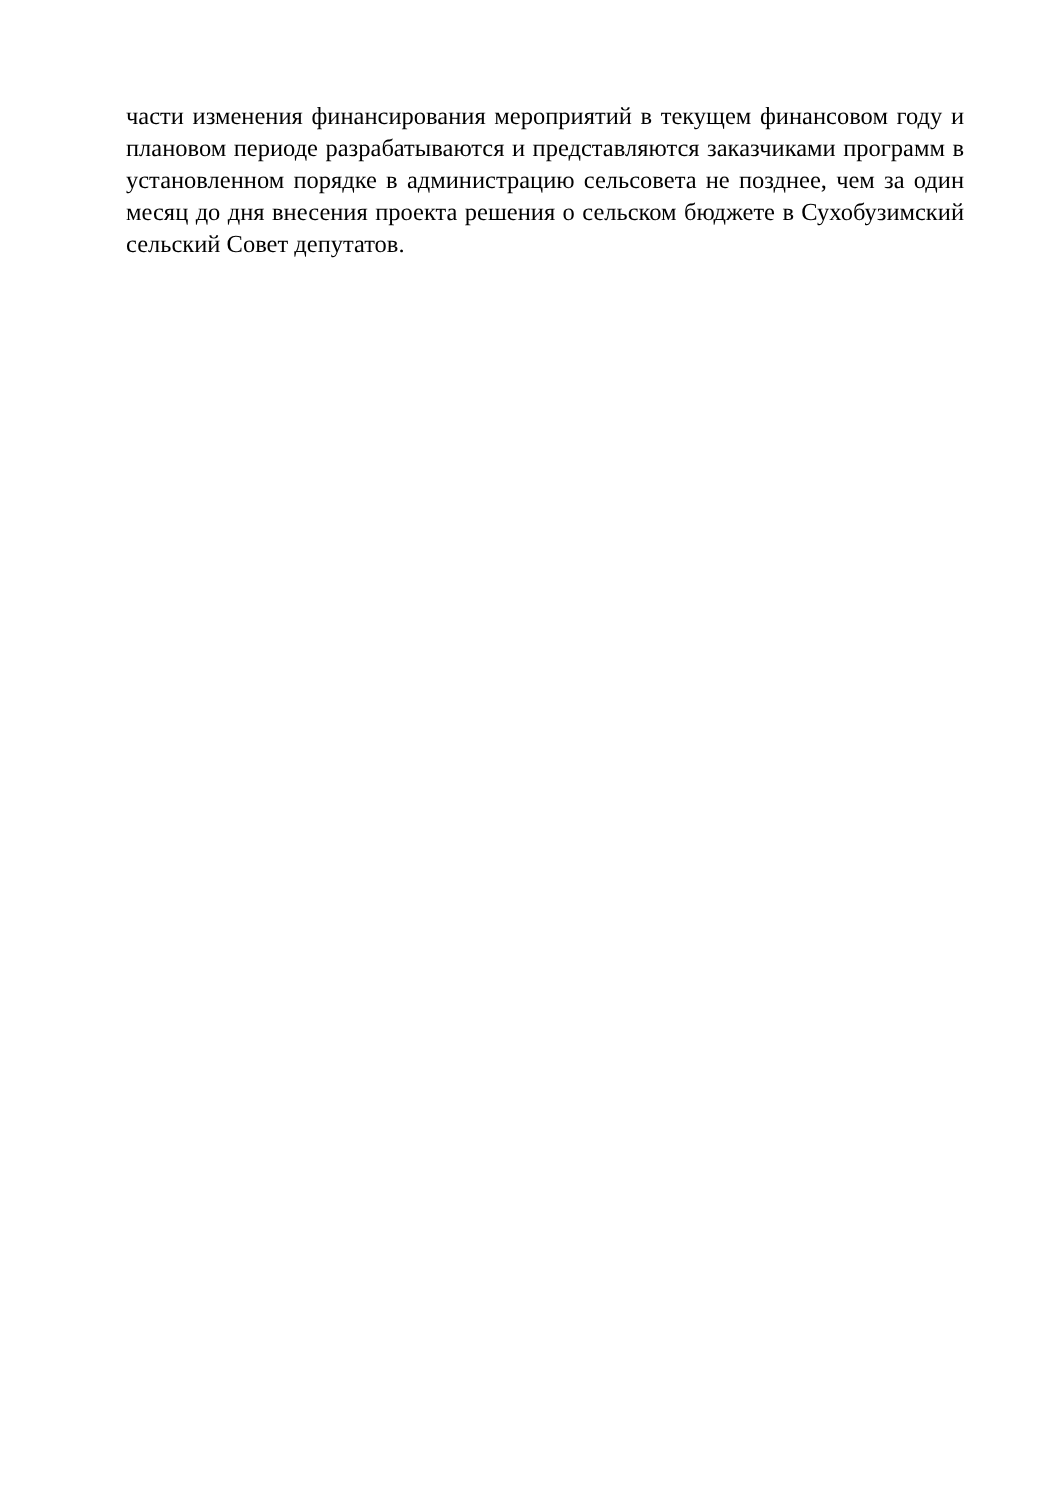части изменения финансирования мероприятий в текущем финансовом году и плановом периоде разрабатываются и представляются заказчиками программ в установленном порядке в администрацию сельсовета не позднее, чем за один месяц до дня внесения проекта решения о сельском бюджете в Сухобузимский сельский Совет депутатов.